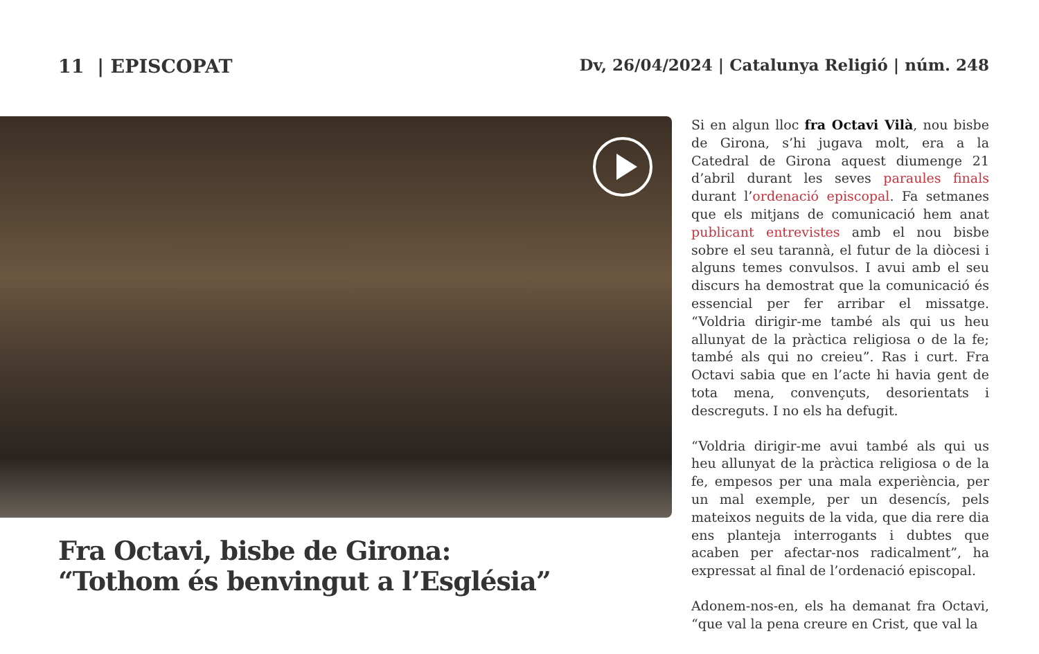11 | EPISCOPAT Dv, 26/04/2024 | Catalunya Religió | núm. 248
Fra Octavi, bisbe de Girona:
“Tothom és benvingut a l’Església”
Si en algun lloc fra Octavi Vilà, nou bisbe de Girona, s’hi jugava molt, era a la Catedral de Girona aquest diumenge 21 d’abril durant les seves paraules finals durant l’ordenació episcopal. Fa setmanes que els mitjans de comunicació hem anat publicant entrevistes amb el nou bisbe sobre el seu tarannà, el futur de la diòcesi i alguns temes convulsos. I avui amb el seu discurs ha demostrat que la comunicació és essencial per fer arribar el missatge. “Voldria dirigir-me també als qui us heu allunyat de la pràctica religiosa o de la fe; també als qui no creieu”. Ras i curt. Fra Octavi sabia que en l’acte hi havia gent de tota mena, convençuts, desorientats i descreguts. I no els ha defugit.
“Voldria dirigir-me avui també als qui us heu allunyat de la pràctica religiosa o de la fe, empesos per una mala experiència, per un mal exemple, per un desencís, pels mateixos neguits de la vida, que dia rere dia ens planteja interrogants i dubtes que acaben per afectar-nos radicalment”, ha expressat al final de l’ordenació episcopal.
Adonem-nos-en, els ha demanat fra Octavi, “que val la pena creure en Crist, que val la